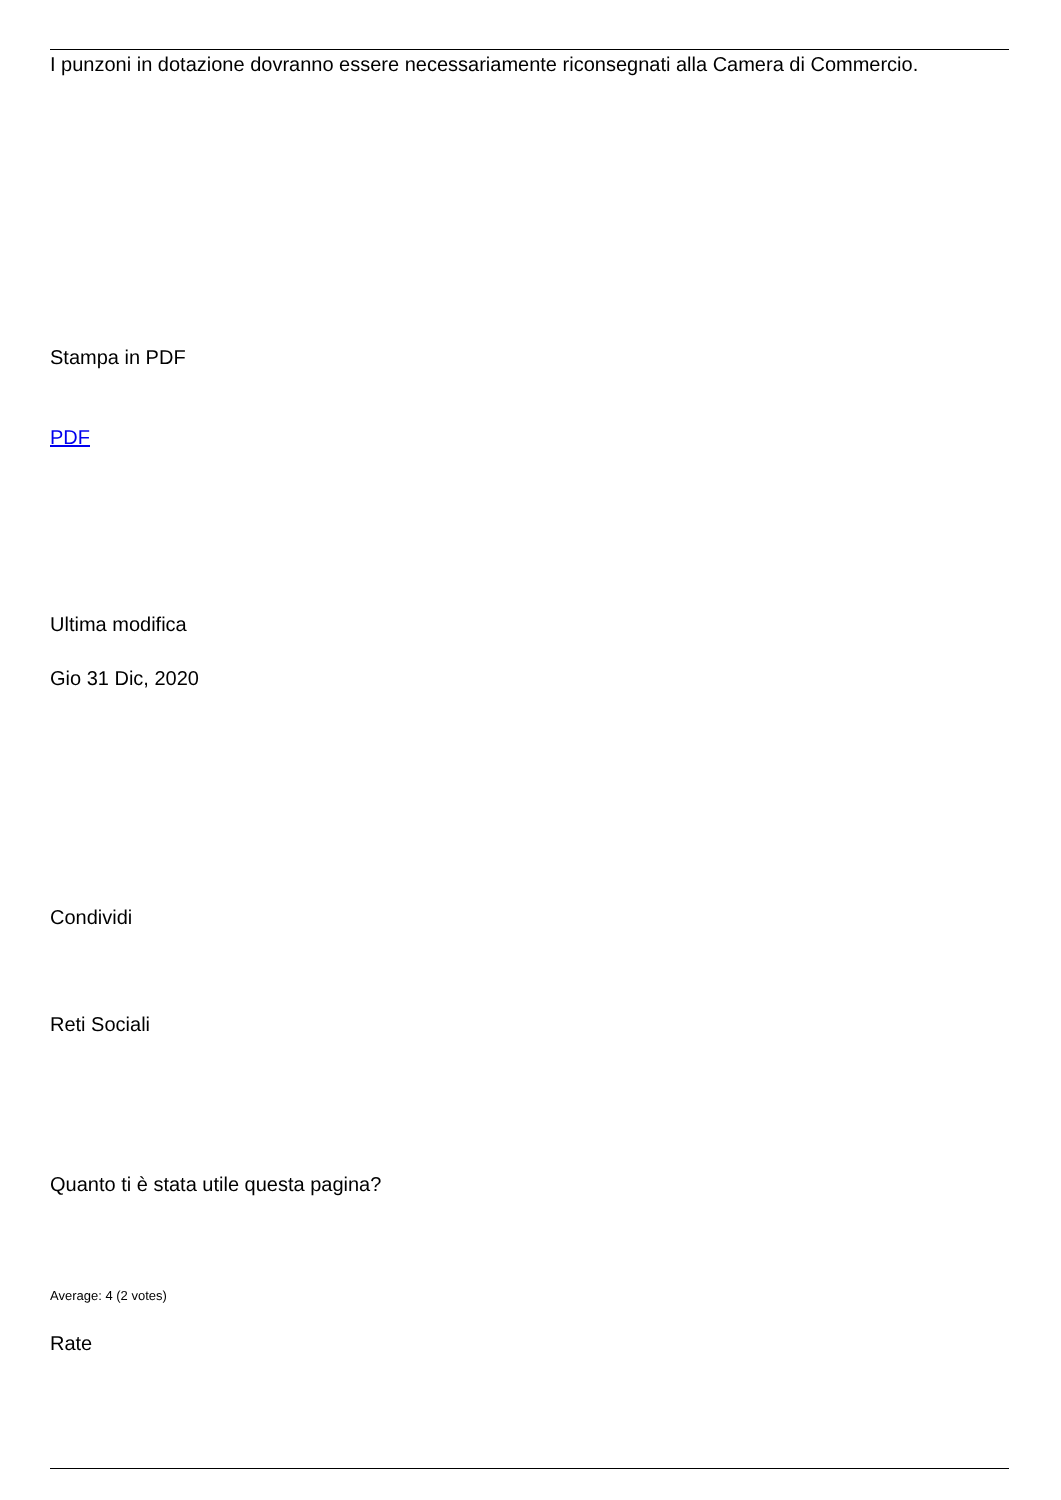I punzoni in dotazione dovranno essere necessariamente riconsegnati alla Camera di Commercio.
Stampa in PDF
PDF
Ultima modifica
Gio 31 Dic, 2020
Condividi
Reti Sociali
Quanto ti è stata utile questa pagina?
Average: 4 (2 votes)
Rate